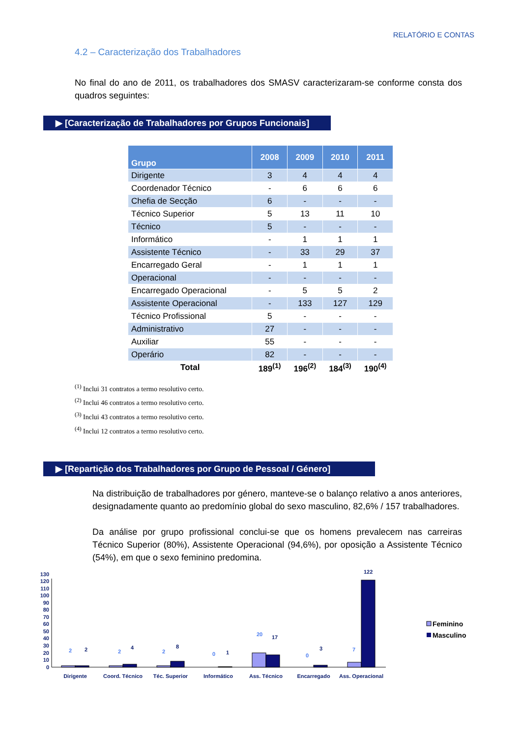RELATÓRIO E CONTAS
4.2 – Caracterização dos Trabalhadores
No final do ano de 2011, os trabalhadores dos SMASV caracterizaram-se conforme consta dos quadros seguintes:
▶ [Caracterização de Trabalhadores por Grupos Funcionais]
| Grupo | 2008 | 2009 | 2010 | 2011 |
| --- | --- | --- | --- | --- |
| Dirigente | 3 | 4 | 4 | 4 |
| Coordenador Técnico | - | 6 | 6 | 6 |
| Chefia de Secção | 6 | - | - | - |
| Técnico Superior | 5 | 13 | 11 | 10 |
| Técnico | 5 | - | - | - |
| Informático | - | 1 | 1 | 1 |
| Assistente Técnico | - | 33 | 29 | 37 |
| Encarregado Geral | - | 1 | 1 | 1 |
| Operacional | - | - | - | - |
| Encarregado Operacional | - | 5 | 5 | 2 |
| Assistente Operacional | - | 133 | 127 | 129 |
| Técnico Profissional | 5 | - | - | - |
| Administrativo | 27 | - | - | - |
| Auxiliar | 55 | - | - | - |
| Operário | 82 | - | - | - |
| Total | 189<sup>(1)</sup> | 196<sup>(2)</sup> | 184<sup>(3)</sup> | 190<sup>(4)</sup> |
<sup>(1)</sup> Inclui 31 contratos a termo resolutivo certo.
<sup>(2)</sup> Inclui 46 contratos a termo resolutivo certo.
<sup>(3)</sup> Inclui 43 contratos a termo resolutivo certo.
<sup>(4)</sup> Inclui 12 contratos a termo resolutivo certo.
▶ [Repartição dos Trabalhadores por Grupo de Pessoal / Género]
Na distribuição de trabalhadores por género, manteve-se o balanço relativo a anos anteriores, designadamente quanto ao predomínio global do sexo masculino, 82,6% / 157 trabalhadores.
Da análise por grupo profissional conclui-se que os homens prevalecem nas carreiras Técnico Superior (80%), Assistente Operacional (94,6%), por oposição a Assistente Técnico (54%), em que o sexo feminino predomina.
0
10
20
30
40
50
60
70
80
90
100
110
120
130
2
2
2
0
20
0
7
2
4
8
1
17
3
122
Dirigente
Coord. Técnico
Téc. Superior
Informático
Ass. Técnico
Encarregado
Ass. Operacional
Feminino
Masculino